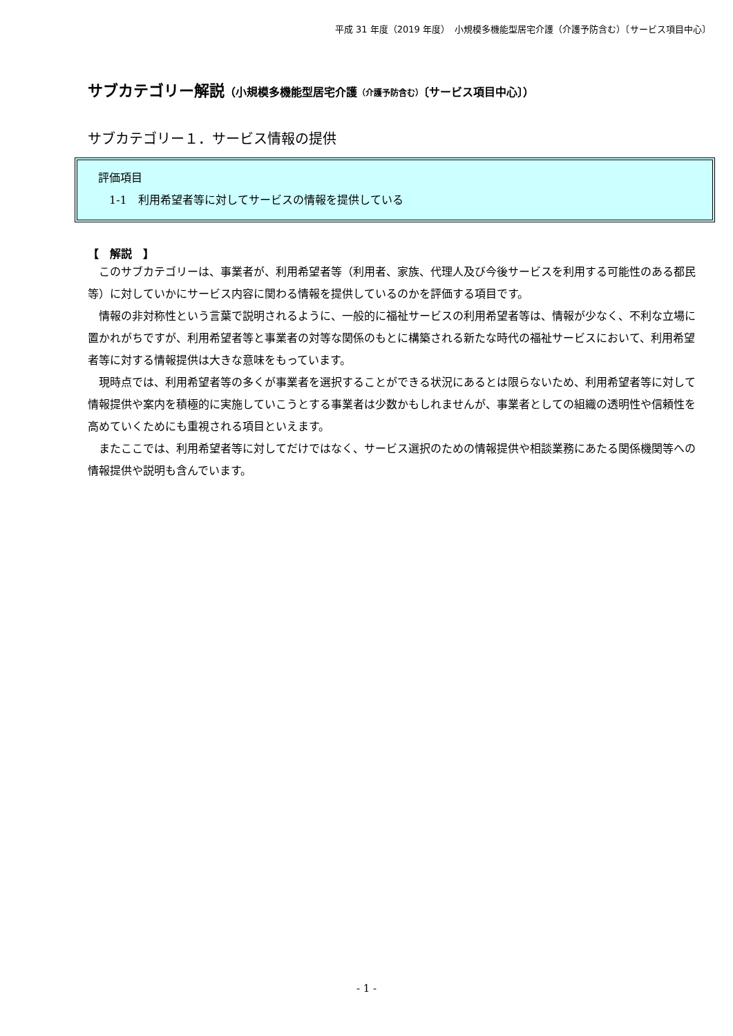平成 31 年度（2019 年度）　小規模多機能型居宅介護（介護予防含む）〔サービス項目中心〕
サブカテゴリー解説（小規模多機能型居宅介護（介護予防含む）〔サービス項目中心〕）
サブカテゴリー１．サービス情報の提供
評価項目
　1-1　利用希望者等に対してサービスの情報を提供している
【　解説　】
このサブカテゴリーは、事業者が、利用希望者等（利用者、家族、代理人及び今後サービスを利用する可能性のある都民等）に対していかにサービス内容に関わる情報を提供しているのかを評価する項目です。
情報の非対称性という言葉で説明されるように、一般的に福祉サービスの利用希望者等は、情報が少なく、不利な立場に置かれがちですが、利用希望者等と事業者の対等な関係のもとに構築される新たな時代の福祉サービスにおいて、利用希望者等に対する情報提供は大きな意味をもっています。
現時点では、利用希望者等の多くが事業者を選択することができる状況にあるとは限らないため、利用希望者等に対して情報提供や案内を積極的に実施していこうとする事業者は少数かもしれませんが、事業者としての組織の透明性や信頼性を高めていくためにも重視される項目といえます。
またここでは、利用希望者等に対してだけではなく、サービス選択のための情報提供や相談業務にあたる関係機関等への情報提供や説明も含んでいます。
- 1 -